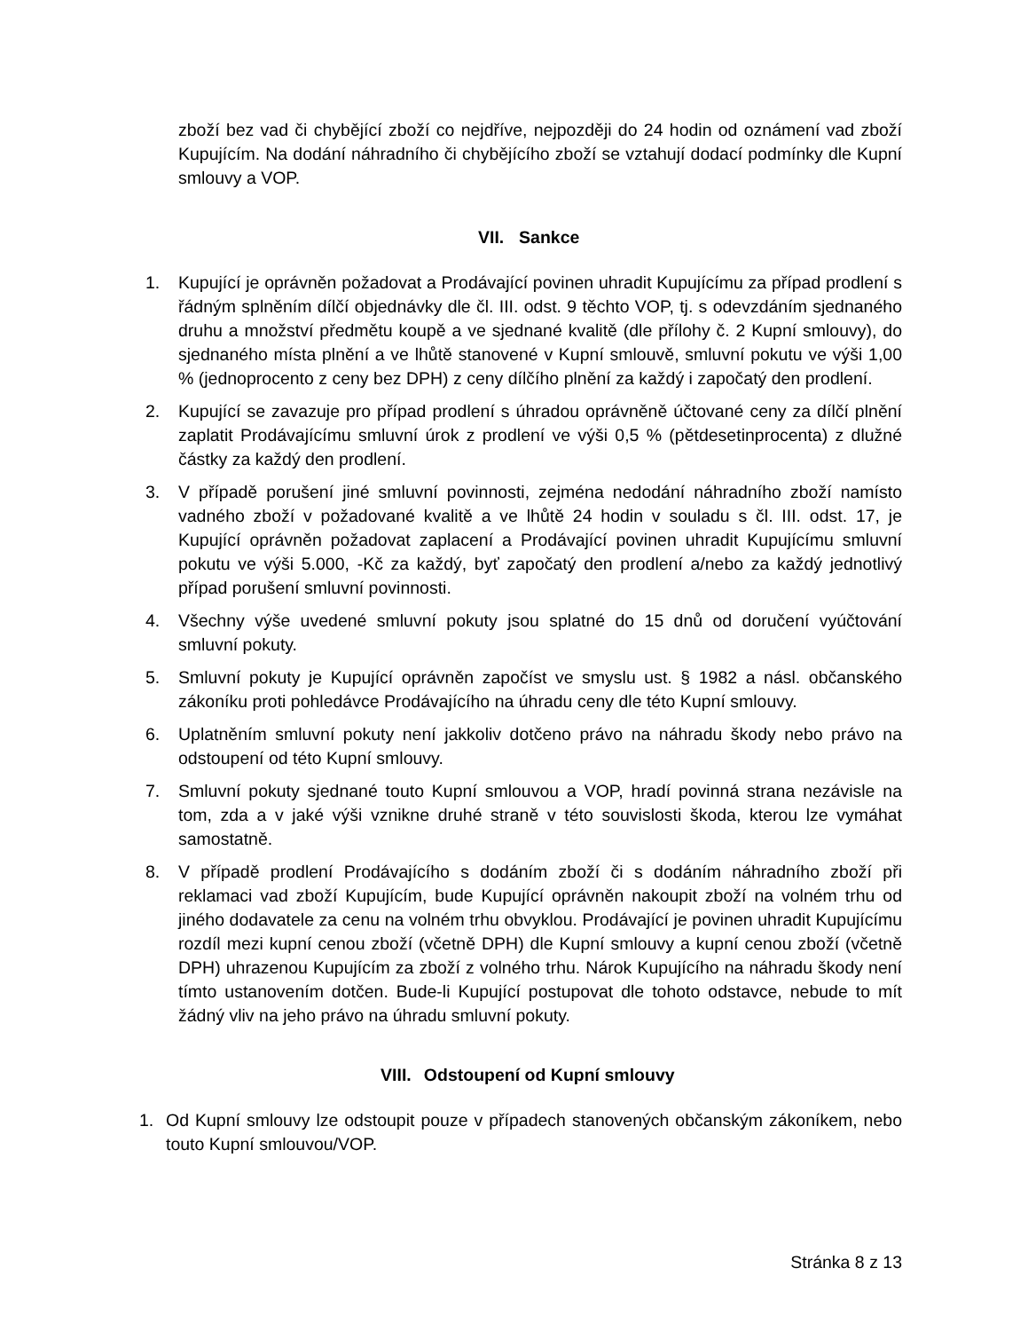zboží bez vad či chybějící zboží co nejdříve, nejpozději do 24 hodin od oznámení vad zboží Kupujícím. Na dodání náhradního či chybějícího zboží se vztahují dodací podmínky dle Kupní smlouvy a VOP.
VII. Sankce
1. Kupující je oprávněn požadovat a Prodávající povinen uhradit Kupujícímu za případ prodlení s řádným splněním dílčí objednávky dle čl. III. odst. 9 těchto VOP, tj. s odevzdáním sjednaného druhu a množství předmětu koupě a ve sjednané kvalitě (dle přílohy č. 2 Kupní smlouvy), do sjednaného místa plnění a ve lhůtě stanovené v Kupní smlouvě, smluvní pokutu ve výši 1,00 % (jednoprocento z ceny bez DPH) z ceny dílčího plnění za každý i započatý den prodlení.
2. Kupující se zavazuje pro případ prodlení s úhradou oprávněně účtované ceny za dílčí plnění zaplatit Prodávajícímu smluvní úrok z prodlení ve výši 0,5 % (pětdesetinprocenta) z dlužné částky za každý den prodlení.
3. V případě porušení jiné smluvní povinnosti, zejména nedodání náhradního zboží namísto vadného zboží v požadované kvalitě a ve lhůtě 24 hodin v souladu s čl. III. odst. 17, je Kupující oprávněn požadovat zaplacení a Prodávající povinen uhradit Kupujícímu smluvní pokutu ve výši 5.000, -Kč za každý, byť započatý den prodlení a/nebo za každý jednotlivý případ porušení smluvní povinnosti.
4. Všechny výše uvedené smluvní pokuty jsou splatné do 15 dnů od doručení vyúčtování smluvní pokuty.
5. Smluvní pokuty je Kupující oprávněn započíst ve smyslu ust. § 1982 a násl. občanského zákoníku proti pohledávce Prodávajícího na úhradu ceny dle této Kupní smlouvy.
6. Uplatněním smluvní pokuty není jakkoliv dotčeno právo na náhradu škody nebo právo na odstoupení od této Kupní smlouvy.
7. Smluvní pokuty sjednané touto Kupní smlouvou a VOP, hradí povinná strana nezávisle na tom, zda a v jaké výši vznikne druhé straně v této souvislosti škoda, kterou lze vymáhat samostatně.
8. V případě prodlení Prodávajícího s dodáním zboží či s dodáním náhradního zboží při reklamaci vad zboží Kupujícím, bude Kupující oprávněn nakoupit zboží na volném trhu od jiného dodavatele za cenu na volném trhu obvyklou. Prodávající je povinen uhradit Kupujícímu rozdíl mezi kupní cenou zboží (včetně DPH) dle Kupní smlouvy a kupní cenou zboží (včetně DPH) uhrazenou Kupujícím za zboží z volného trhu. Nárok Kupujícího na náhradu škody není tímto ustanovením dotčen. Bude-li Kupující postupovat dle tohoto odstavce, nebude to mít žádný vliv na jeho právo na úhradu smluvní pokuty.
VIII. Odstoupení od Kupní smlouvy
1. Od Kupní smlouvy lze odstoupit pouze v případech stanovených občanským zákoníkem, nebo touto Kupní smlouvou/VOP.
Stránka 8 z 13